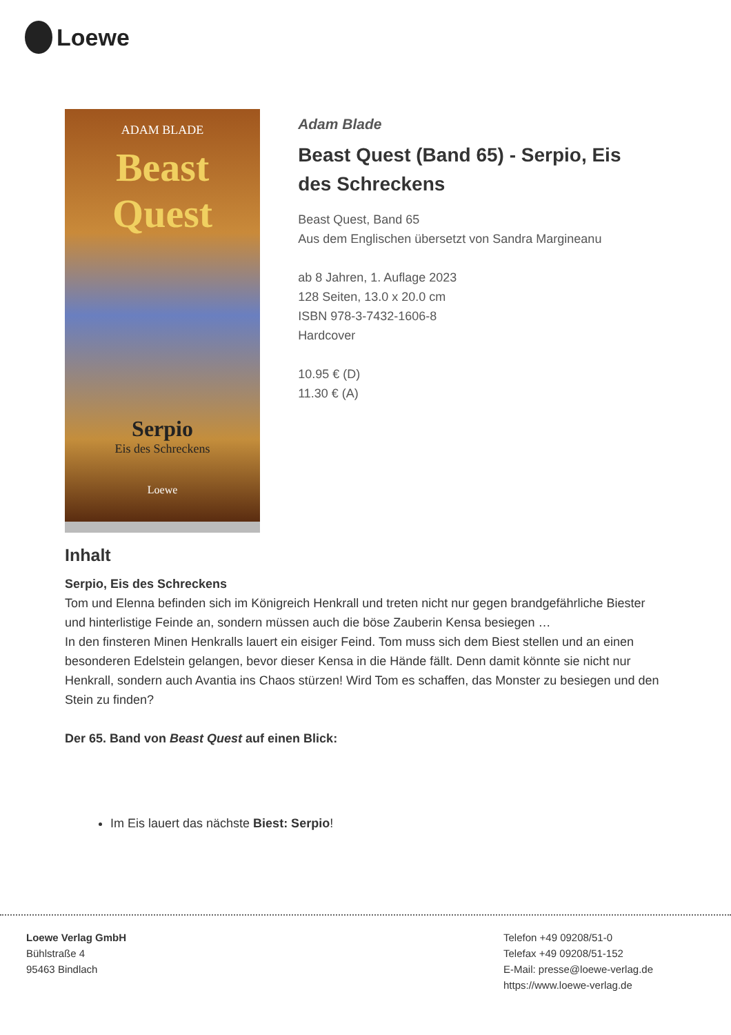Loewe
ADAM BLADE
Beast
Quest
Serpio
Eis des Schreckens
Loewe
Adam Blade
Beast Quest (Band 65) - Serpio, Eis des Schreckens
Beast Quest, Band 65
Aus dem Englischen übersetzt von Sandra Margineanu
ab 8 Jahren, 1. Auflage 2023
128 Seiten, 13.0 x 20.0 cm
ISBN 978-3-7432-1606-8
Hardcover
10.95 € (D)
11.30 € (A)
Inhalt
Serpio, Eis des Schreckens
Tom und Elenna befinden sich im Königreich Henkrall und treten nicht nur gegen brandgefährliche Biester und hinterlistige Feinde an, sondern müssen auch die böse Zauberin Kensa besiegen …
In den finsteren Minen Henkralls lauert ein eisiger Feind. Tom muss sich dem Biest stellen und an einen besonderen Edelstein gelangen, bevor dieser Kensa in die Hände fällt. Denn damit könnte sie nicht nur Henkrall, sondern auch Avantia ins Chaos stürzen! Wird Tom es schaffen, das Monster zu besiegen und den Stein zu finden?
Der 65. Band von Beast Quest auf einen Blick:
Im Eis lauert das nächste Biest: Serpio!
Loewe Verlag GmbH
Bühlstraße 4
95463 Bindlach
Telefon +49 09208/51-0
Telefax +49 09208/51-152
E-Mail: presse@loewe-verlag.de
https://www.loewe-verlag.de